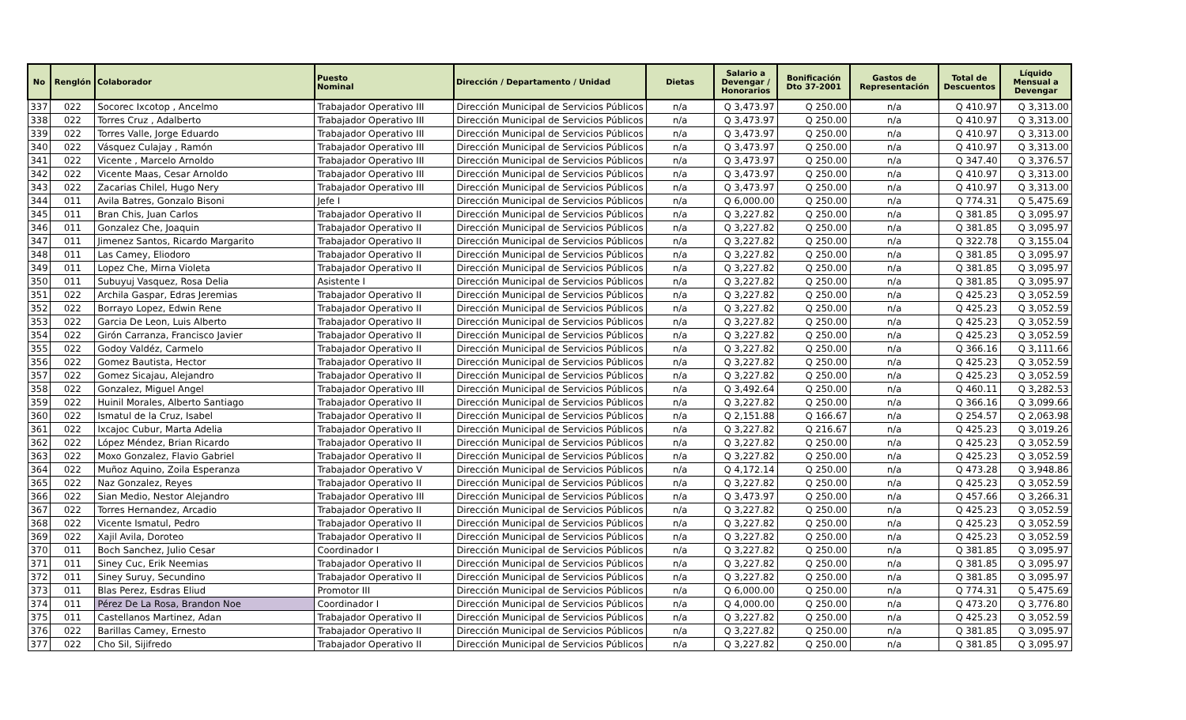| No | Renglón | Colaborador | Puesto Nominal | Dirección / Departamento / Unidad | Dietas | Salario a Devengar / Honorarios | Bonificación Dto 37-2001 | Gastos de Representación | Total de Descuentos | Líquido Mensual a Devengar |
| --- | --- | --- | --- | --- | --- | --- | --- | --- | --- | --- |
| 337 | 022 | Socorec Ixcotop , Ancelmo | Trabajador Operativo III | Dirección Municipal de Servicios Públicos | n/a | Q 3,473.97 | Q 250.00 | n/a | Q 410.97 | Q 3,313.00 |
| 338 | 022 | Torres Cruz , Adalberto | Trabajador Operativo III | Dirección Municipal de Servicios Públicos | n/a | Q 3,473.97 | Q 250.00 | n/a | Q 410.97 | Q 3,313.00 |
| 339 | 022 | Torres Valle, Jorge Eduardo | Trabajador Operativo III | Dirección Municipal de Servicios Públicos | n/a | Q 3,473.97 | Q 250.00 | n/a | Q 410.97 | Q 3,313.00 |
| 340 | 022 | Vásquez Culajay , Ramón | Trabajador Operativo III | Dirección Municipal de Servicios Públicos | n/a | Q 3,473.97 | Q 250.00 | n/a | Q 410.97 | Q 3,313.00 |
| 341 | 022 | Vicente , Marcelo Arnoldo | Trabajador Operativo III | Dirección Municipal de Servicios Públicos | n/a | Q 3,473.97 | Q 250.00 | n/a | Q 347.40 | Q 3,376.57 |
| 342 | 022 | Vicente Maas, Cesar Arnoldo | Trabajador Operativo III | Dirección Municipal de Servicios Públicos | n/a | Q 3,473.97 | Q 250.00 | n/a | Q 410.97 | Q 3,313.00 |
| 343 | 022 | Zacarias Chilel, Hugo Nery | Trabajador Operativo III | Dirección Municipal de Servicios Públicos | n/a | Q 3,473.97 | Q 250.00 | n/a | Q 410.97 | Q 3,313.00 |
| 344 | 011 | Avila Batres, Gonzalo Bisoni | Jefe I | Dirección Municipal de Servicios Públicos | n/a | Q 6,000.00 | Q 250.00 | n/a | Q 774.31 | Q 5,475.69 |
| 345 | 011 | Bran Chis, Juan Carlos | Trabajador Operativo II | Dirección Municipal de Servicios Públicos | n/a | Q 3,227.82 | Q 250.00 | n/a | Q 381.85 | Q 3,095.97 |
| 346 | 011 | Gonzalez Che, Joaquin | Trabajador Operativo II | Dirección Municipal de Servicios Públicos | n/a | Q 3,227.82 | Q 250.00 | n/a | Q 381.85 | Q 3,095.97 |
| 347 | 011 | Jimenez Santos, Ricardo Margarito | Trabajador Operativo II | Dirección Municipal de Servicios Públicos | n/a | Q 3,227.82 | Q 250.00 | n/a | Q 322.78 | Q 3,155.04 |
| 348 | 011 | Las Camey, Eliodoro | Trabajador Operativo II | Dirección Municipal de Servicios Públicos | n/a | Q 3,227.82 | Q 250.00 | n/a | Q 381.85 | Q 3,095.97 |
| 349 | 011 | Lopez Che, Mirna Violeta | Trabajador Operativo II | Dirección Municipal de Servicios Públicos | n/a | Q 3,227.82 | Q 250.00 | n/a | Q 381.85 | Q 3,095.97 |
| 350 | 011 | Subuyuj Vasquez, Rosa Delia | Asistente I | Dirección Municipal de Servicios Públicos | n/a | Q 3,227.82 | Q 250.00 | n/a | Q 381.85 | Q 3,095.97 |
| 351 | 022 | Archila Gaspar, Edras Jeremias | Trabajador Operativo II | Dirección Municipal de Servicios Públicos | n/a | Q 3,227.82 | Q 250.00 | n/a | Q 425.23 | Q 3,052.59 |
| 352 | 022 | Borrayo Lopez, Edwin Rene | Trabajador Operativo II | Dirección Municipal de Servicios Públicos | n/a | Q 3,227.82 | Q 250.00 | n/a | Q 425.23 | Q 3,052.59 |
| 353 | 022 | Garcia De Leon, Luis Alberto | Trabajador Operativo II | Dirección Municipal de Servicios Públicos | n/a | Q 3,227.82 | Q 250.00 | n/a | Q 425.23 | Q 3,052.59 |
| 354 | 022 | Girón Carranza, Francisco Javier | Trabajador Operativo II | Dirección Municipal de Servicios Públicos | n/a | Q 3,227.82 | Q 250.00 | n/a | Q 425.23 | Q 3,052.59 |
| 355 | 022 | Godoy Valdéz, Carmelo | Trabajador Operativo II | Dirección Municipal de Servicios Públicos | n/a | Q 3,227.82 | Q 250.00 | n/a | Q 366.16 | Q 3,111.66 |
| 356 | 022 | Gomez Bautista, Hector | Trabajador Operativo II | Dirección Municipal de Servicios Públicos | n/a | Q 3,227.82 | Q 250.00 | n/a | Q 425.23 | Q 3,052.59 |
| 357 | 022 | Gomez Sicajau, Alejandro | Trabajador Operativo II | Dirección Municipal de Servicios Públicos | n/a | Q 3,227.82 | Q 250.00 | n/a | Q 425.23 | Q 3,052.59 |
| 358 | 022 | Gonzalez, Miguel Angel | Trabajador Operativo III | Dirección Municipal de Servicios Públicos | n/a | Q 3,492.64 | Q 250.00 | n/a | Q 460.11 | Q 3,282.53 |
| 359 | 022 | Huinil Morales, Alberto Santiago | Trabajador Operativo II | Dirección Municipal de Servicios Públicos | n/a | Q 3,227.82 | Q 250.00 | n/a | Q 366.16 | Q 3,099.66 |
| 360 | 022 | Ismatul de la Cruz, Isabel | Trabajador Operativo II | Dirección Municipal de Servicios Públicos | n/a | Q 2,151.88 | Q 166.67 | n/a | Q 254.57 | Q 2,063.98 |
| 361 | 022 | Ixcajoc Cubur, Marta Adelia | Trabajador Operativo II | Dirección Municipal de Servicios Públicos | n/a | Q 3,227.82 | Q 216.67 | n/a | Q 425.23 | Q 3,019.26 |
| 362 | 022 | López Méndez, Brian Ricardo | Trabajador Operativo II | Dirección Municipal de Servicios Públicos | n/a | Q 3,227.82 | Q 250.00 | n/a | Q 425.23 | Q 3,052.59 |
| 363 | 022 | Moxo Gonzalez, Flavio Gabriel | Trabajador Operativo II | Dirección Municipal de Servicios Públicos | n/a | Q 3,227.82 | Q 250.00 | n/a | Q 425.23 | Q 3,052.59 |
| 364 | 022 | Muñoz Aquino, Zoila Esperanza | Trabajador Operativo V | Dirección Municipal de Servicios Públicos | n/a | Q 4,172.14 | Q 250.00 | n/a | Q 473.28 | Q 3,948.86 |
| 365 | 022 | Naz Gonzalez, Reyes | Trabajador Operativo II | Dirección Municipal de Servicios Públicos | n/a | Q 3,227.82 | Q 250.00 | n/a | Q 425.23 | Q 3,052.59 |
| 366 | 022 | Sian Medio, Nestor Alejandro | Trabajador Operativo III | Dirección Municipal de Servicios Públicos | n/a | Q 3,473.97 | Q 250.00 | n/a | Q 457.66 | Q 3,266.31 |
| 367 | 022 | Torres Hernandez, Arcadio | Trabajador Operativo II | Dirección Municipal de Servicios Públicos | n/a | Q 3,227.82 | Q 250.00 | n/a | Q 425.23 | Q 3,052.59 |
| 368 | 022 | Vicente Ismatul, Pedro | Trabajador Operativo II | Dirección Municipal de Servicios Públicos | n/a | Q 3,227.82 | Q 250.00 | n/a | Q 425.23 | Q 3,052.59 |
| 369 | 022 | Xajil Avila, Doroteo | Trabajador Operativo II | Dirección Municipal de Servicios Públicos | n/a | Q 3,227.82 | Q 250.00 | n/a | Q 425.23 | Q 3,052.59 |
| 370 | 011 | Boch Sanchez, Julio Cesar | Coordinador I | Dirección Municipal de Servicios Públicos | n/a | Q 3,227.82 | Q 250.00 | n/a | Q 381.85 | Q 3,095.97 |
| 371 | 011 | Siney Cuc, Erik Neemias | Trabajador Operativo II | Dirección Municipal de Servicios Públicos | n/a | Q 3,227.82 | Q 250.00 | n/a | Q 381.85 | Q 3,095.97 |
| 372 | 011 | Siney Suruy, Secundino | Trabajador Operativo II | Dirección Municipal de Servicios Públicos | n/a | Q 3,227.82 | Q 250.00 | n/a | Q 381.85 | Q 3,095.97 |
| 373 | 011 | Blas Perez, Esdras Eliud | Promotor III | Dirección Municipal de Servicios Públicos | n/a | Q 6,000.00 | Q 250.00 | n/a | Q 774.31 | Q 5,475.69 |
| 374 | 011 | Pérez De La Rosa, Brandon Noe | Coordinador I | Dirección Municipal de Servicios Públicos | n/a | Q 4,000.00 | Q 250.00 | n/a | Q 473.20 | Q 3,776.80 |
| 375 | 011 | Castellanos Martinez, Adan | Trabajador Operativo II | Dirección Municipal de Servicios Públicos | n/a | Q 3,227.82 | Q 250.00 | n/a | Q 425.23 | Q 3,052.59 |
| 376 | 022 | Barillas Camey, Ernesto | Trabajador Operativo II | Dirección Municipal de Servicios Públicos | n/a | Q 3,227.82 | Q 250.00 | n/a | Q 381.85 | Q 3,095.97 |
| 377 | 022 | Cho Sil, Sijifredo | Trabajador Operativo II | Dirección Municipal de Servicios Públicos | n/a | Q 3,227.82 | Q 250.00 | n/a | Q 381.85 | Q 3,095.97 |